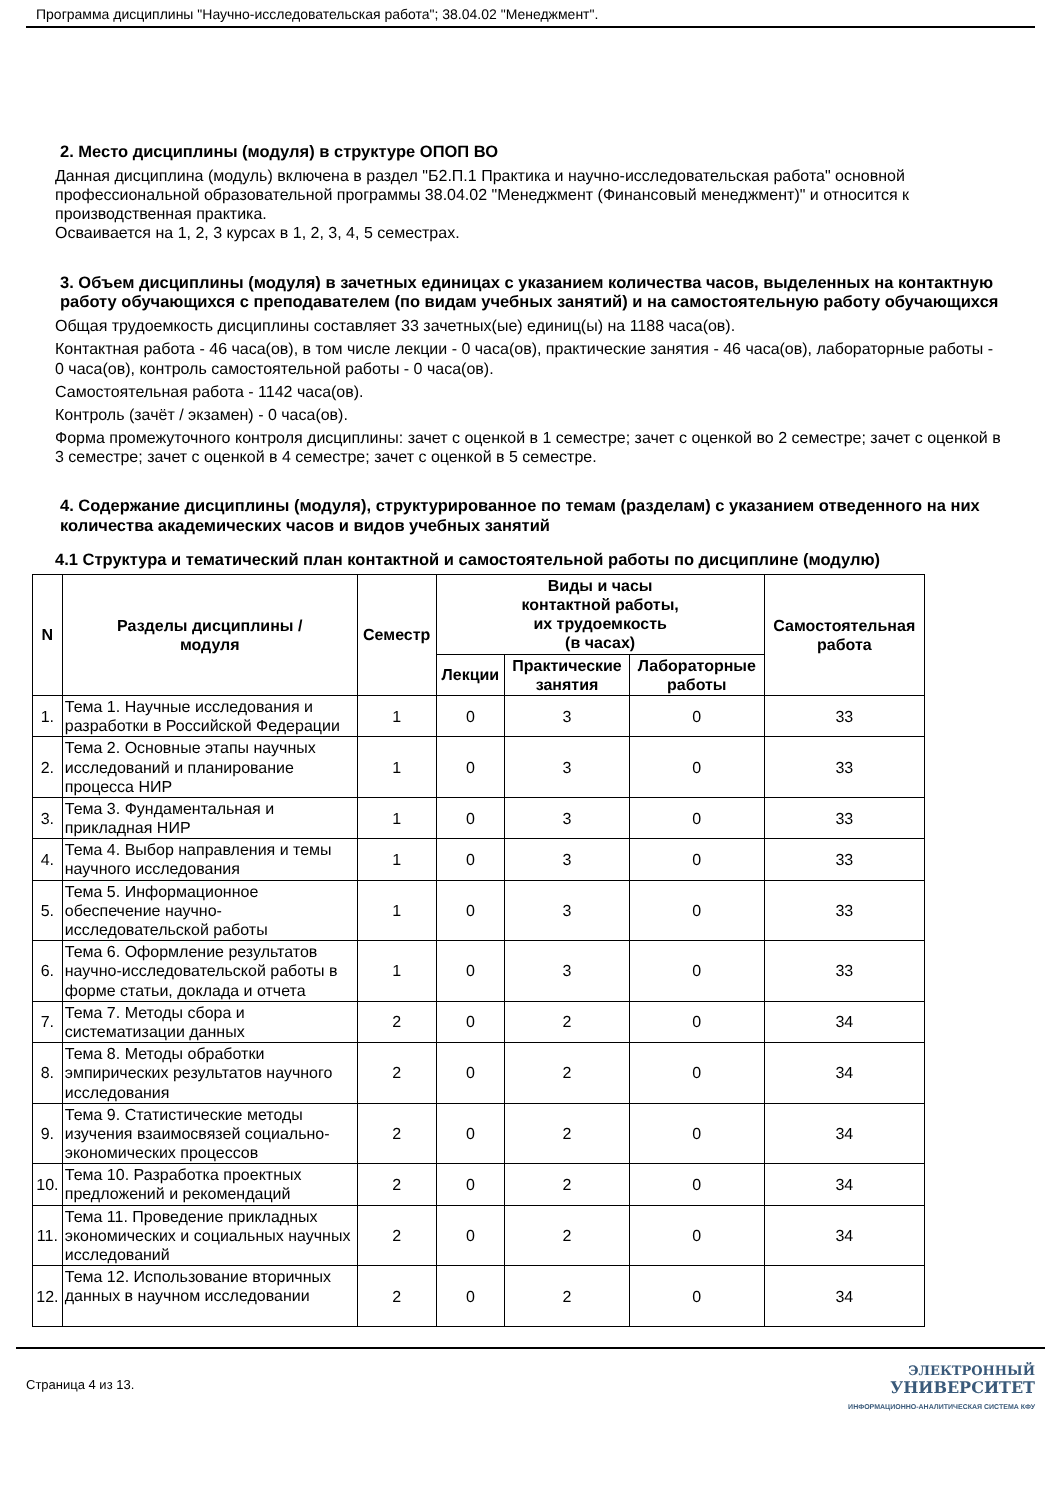Программа дисциплины "Научно-исследовательская работа"; 38.04.02 "Менеджмент".
2. Место дисциплины (модуля) в структуре ОПОП ВО
Данная дисциплина (модуль) включена в раздел "Б2.П.1 Практика и научно-исследовательская работа" основной профессиональной образовательной программы 38.04.02 "Менеджмент (Финансовый менеджмент)" и относится к производственная практика.
Осваивается на 1, 2, 3 курсах в 1, 2, 3, 4, 5 семестрах.
3. Объем дисциплины (модуля) в зачетных единицах с указанием количества часов, выделенных на контактную работу обучающихся с преподавателем (по видам учебных занятий) и на самостоятельную работу обучающихся
Общая трудоемкость дисциплины составляет 33 зачетных(ые) единиц(ы) на 1188 часа(ов).
Контактная работа - 46 часа(ов), в том числе лекции - 0 часа(ов), практические занятия - 46 часа(ов), лабораторные работы - 0 часа(ов), контроль самостоятельной работы - 0 часа(ов).
Самостоятельная работа - 1142 часа(ов).
Контроль (зачёт / экзамен) - 0 часа(ов).
Форма промежуточного контроля дисциплины: зачет с оценкой в 1 семестре; зачет с оценкой во 2 семестре; зачет с оценкой в 3 семестре; зачет с оценкой в 4 семестре; зачет с оценкой в 5 семестре.
4. Содержание дисциплины (модуля), структурированное по темам (разделам) с указанием отведенного на них количества академических часов и видов учебных занятий
4.1 Структура и тематический план контактной и самостоятельной работы по дисциплине (модулю)
| N | Разделы дисциплины / модуля | Семестр | Виды и часы контактной работы, их трудоемкость (в часах) | | | Самостоятельная работа |
| --- | --- | --- | --- | --- | --- | --- |
| | | | Лекции | Практические занятия | Лабораторные работы | |
| 1. | Тема 1. Научные исследования и разработки в Российской Федерации | 1 | 0 | 3 | 0 | 33 |
| 2. | Тема 2. Основные этапы научных исследований и планирование процесса НИР | 1 | 0 | 3 | 0 | 33 |
| 3. | Тема 3. Фундаментальная и прикладная НИР | 1 | 0 | 3 | 0 | 33 |
| 4. | Тема 4. Выбор направления и темы научного исследования | 1 | 0 | 3 | 0 | 33 |
| 5. | Тема 5. Информационное обеспечение научно-исследовательской работы | 1 | 0 | 3 | 0 | 33 |
| 6. | Тема 6. Оформление результатов научно-исследовательской работы в форме статьи, доклада и отчета | 1 | 0 | 3 | 0 | 33 |
| 7. | Тема 7. Методы сбора и систематизации данных | 2 | 0 | 2 | 0 | 34 |
| 8. | Тема 8. Методы обработки эмпирических результатов научного исследования | 2 | 0 | 2 | 0 | 34 |
| 9. | Тема 9. Статистические методы изучения взаимосвязей социально-экономических процессов | 2 | 0 | 2 | 0 | 34 |
| 10. | Тема 10. Разработка проектных предложений и рекомендаций | 2 | 0 | 2 | 0 | 34 |
| 11. | Тема 11. Проведение прикладных экономических и социальных научных исследований | 2 | 0 | 2 | 0 | 34 |
| 12. | Тема 12. Использование вторичных данных в научном исследовании | 2 | 0 | 2 | 0 | 34 |
Страница 4 из 13.
ЭЛЕКТРОННЫЙ
УНИВЕРСИТЕТ
ИНФОРМАЦИОННО-АНАЛИТИЧЕСКАЯ СИСТЕМА КФУ